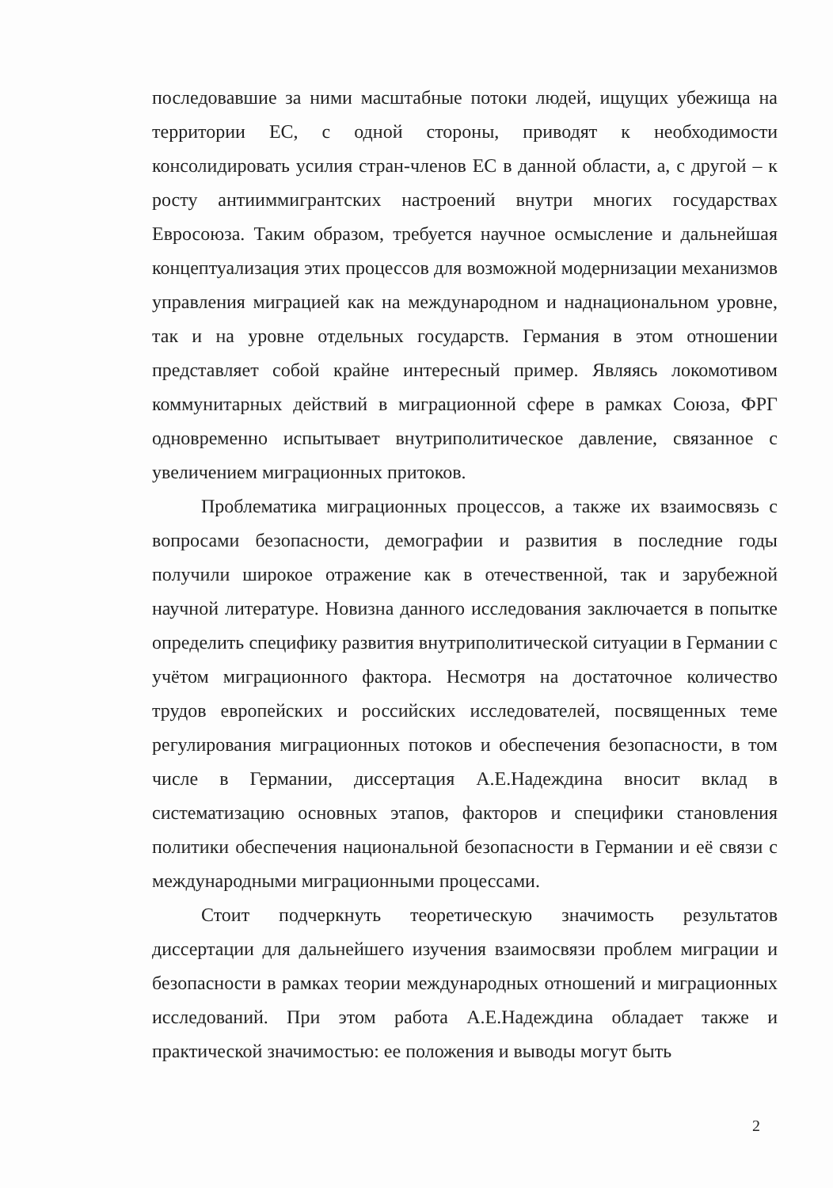последовавшие за ними масштабные потоки людей, ищущих убежища на территории ЕС, с одной стороны, приводят к необходимости консолидировать усилия стран-членов ЕС в данной области, а, с другой – к росту антииммигрантских настроений внутри многих государствах Евросоюза. Таким образом, требуется научное осмысление и дальнейшая концептуализация этих процессов для возможной модернизации механизмов управления миграцией как на международном и наднациональном уровне, так и на уровне отдельных государств. Германия в этом отношении представляет собой крайне интересный пример. Являясь локомотивом коммунитарных действий в миграционной сфере в рамках Союза, ФРГ одновременно испытывает внутриполитическое давление, связанное с увеличением миграционных притоков.
Проблематика миграционных процессов, а также их взаимосвязь с вопросами безопасности, демографии и развития в последние годы получили широкое отражение как в отечественной, так и зарубежной научной литературе. Новизна данного исследования заключается в попытке определить специфику развития внутриполитической ситуации в Германии с учётом миграционного фактора. Несмотря на достаточное количество трудов европейских и российских исследователей, посвященных теме регулирования миграционных потоков и обеспечения безопасности, в том числе в Германии, диссертация А.Е.Надеждина вносит вклад в систематизацию основных этапов, факторов и специфики становления политики обеспечения национальной безопасности в Германии и её связи с международными миграционными процессами.
Стоит подчеркнуть теоретическую значимость результатов диссертации для дальнейшего изучения взаимосвязи проблем миграции и безопасности в рамках теории международных отношений и миграционных исследований. При этом работа А.Е.Надеждина обладает также и практической значимостью: ее положения и выводы могут быть
2